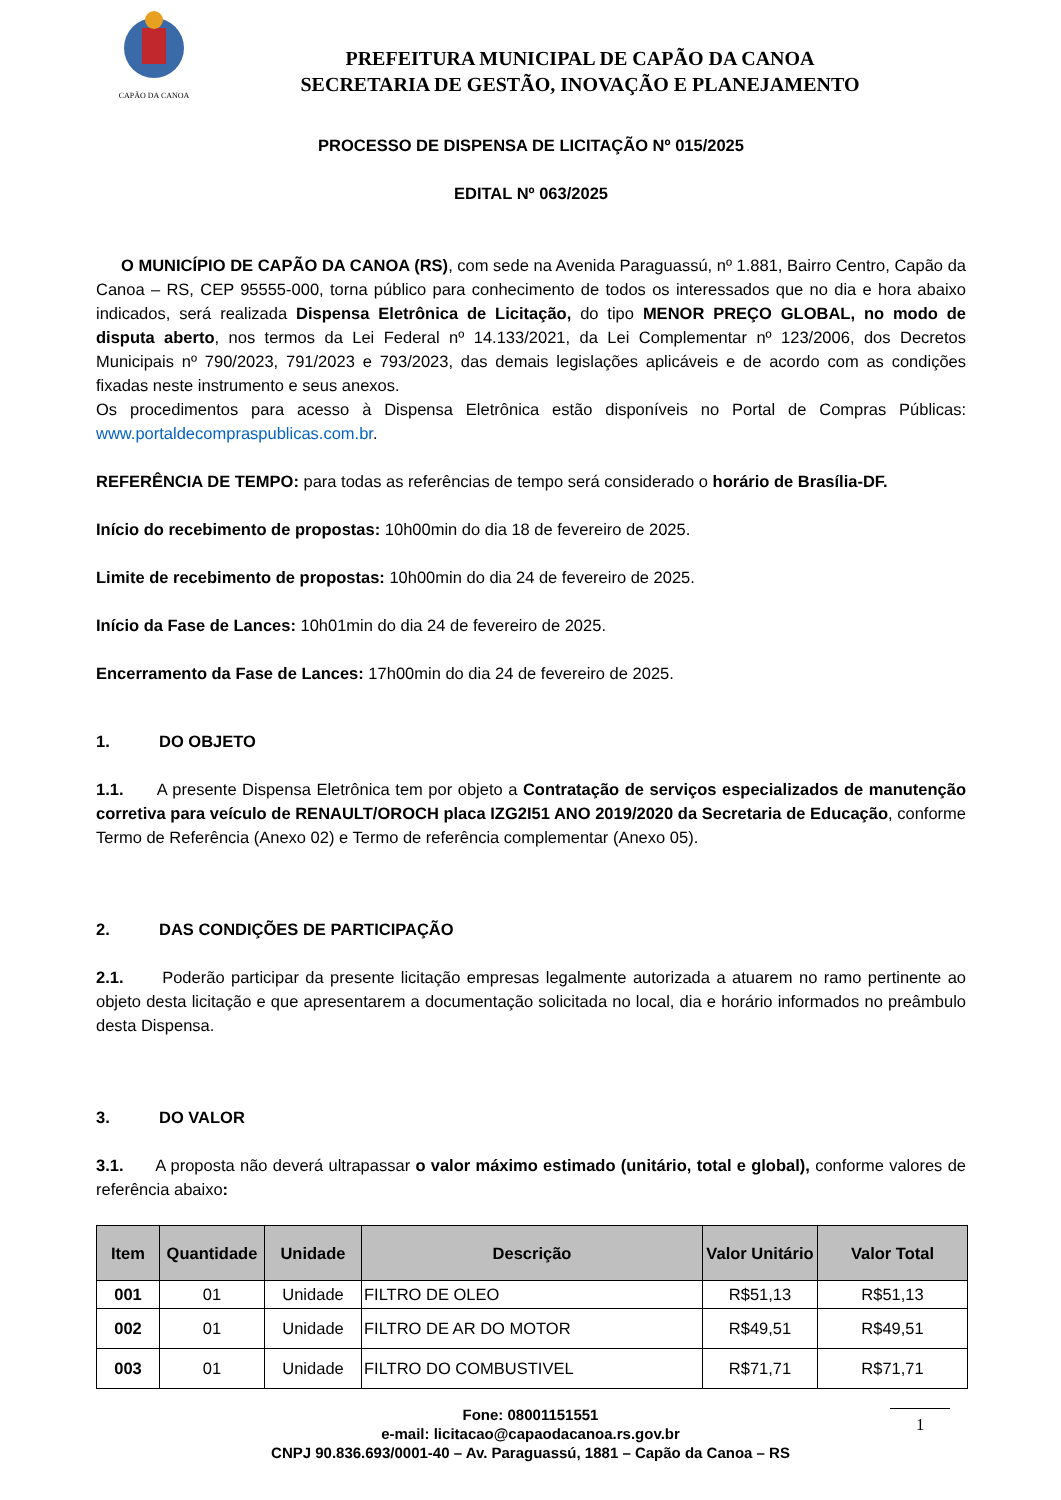CAPÃO DA CANOA
PREFEITURA MUNICIPAL DE CAPÃO DA CANOA
SECRETARIA DE GESTÃO, INOVAÇÃO E PLANEJAMENTO
PROCESSO DE DISPENSA DE LICITAÇÃO Nº 015/2025
EDITAL Nº 063/2025
O MUNICÍPIO DE CAPÃO DA CANOA (RS), com sede na Avenida Paraguassú, nº 1.881, Bairro Centro, Capão da Canoa – RS, CEP 95555-000, torna público para conhecimento de todos os interessados que no dia e hora abaixo indicados, será realizada Dispensa Eletrônica de Licitação, do tipo MENOR PREÇO GLOBAL, no modo de disputa aberto, nos termos da Lei Federal nº 14.133/2021, da Lei Complementar nº 123/2006, dos Decretos Municipais nº 790/2023, 791/2023 e 793/2023, das demais legislações aplicáveis e de acordo com as condições fixadas neste instrumento e seus anexos.
Os procedimentos para acesso à Dispensa Eletrônica estão disponíveis no Portal de Compras Públicas: www.portaldecompraspublicas.com.br.
REFERÊNCIA DE TEMPO: para todas as referências de tempo será considerado o horário de Brasília-DF.
Início do recebimento de propostas: 10h00min do dia 18 de fevereiro de 2025.
Limite de recebimento de propostas: 10h00min do dia 24 de fevereiro de 2025.
Início da Fase de Lances: 10h01min do dia 24 de fevereiro de 2025.
Encerramento da Fase de Lances: 17h00min do dia 24 de fevereiro de 2025.
1. DO OBJETO
1.1. A presente Dispensa Eletrônica tem por objeto a Contratação de serviços especializados de manutenção corretiva para veículo de RENAULT/OROCH placa IZG2I51 ANO 2019/2020 da Secretaria de Educação, conforme Termo de Referência (Anexo 02) e Termo de referência complementar (Anexo 05).
2. DAS CONDIÇÕES DE PARTICIPAÇÃO
2.1. Poderão participar da presente licitação empresas legalmente autorizada a atuarem no ramo pertinente ao objeto desta licitação e que apresentarem a documentação solicitada no local, dia e horário informados no preâmbulo desta Dispensa.
3. DO VALOR
3.1. A proposta não deverá ultrapassar o valor máximo estimado (unitário, total e global), conforme valores de referência abaixo:
| Item | Quantidade | Unidade | Descrição | Valor Unitário | Valor Total |
| --- | --- | --- | --- | --- | --- |
| 001 | 01 | Unidade | FILTRO DE OLEO | R$51,13 | R$51,13 |
| 002 | 01 | Unidade | FILTRO DE AR DO MOTOR | R$49,51 | R$49,51 |
| 003 | 01 | Unidade | FILTRO DO COMBUSTIVEL | R$71,71 | R$71,71 |
Fone: 08001151551
e-mail: licitacao@capaodacanoa.rs.gov.br
CNPJ 90.836.693/0001-40 – Av. Paraguassú, 1881 – Capão da Canoa – RS
1